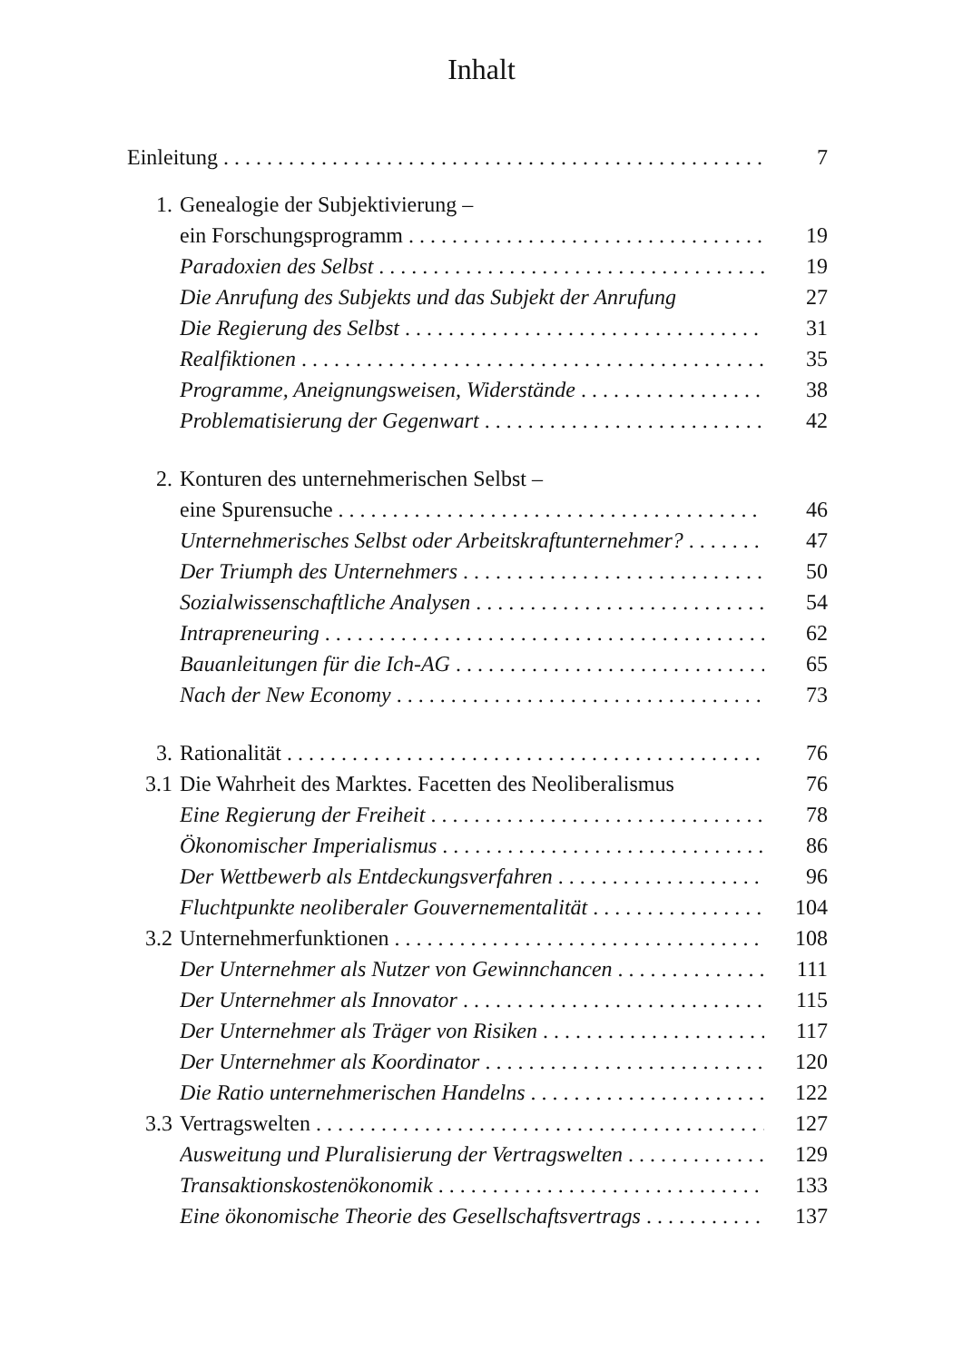Inhalt
Einleitung 7
1. Genealogie der Subjektivierung –
ein Forschungsprogramm 19
Paradoxien des Selbst 19
Die Anrufung des Subjekts und das Subjekt der Anrufung 27
Die Regierung des Selbst 31
Realfiktionen 35
Programme, Aneignungsweisen, Widerstände 38
Problematisierung der Gegenwart 42
2. Konturen des unternehmerischen Selbst –
eine Spurensuche 46
Unternehmerisches Selbst oder Arbeitskraftunternehmer? 47
Der Triumph des Unternehmers 50
Sozialwissenschaftliche Analysen 54
Intrapreneuring 62
Bauanleitungen für die Ich-AG 65
Nach der New Economy 73
3. Rationalität 76
3.1 Die Wahrheit des Marktes. Facetten des Neoliberalismus 76
Eine Regierung der Freiheit 78
Ökonomischer Imperialismus 86
Der Wettbewerb als Entdeckungsverfahren 96
Fluchtpunkte neoliberaler Gouvernementalität 104
3.2 Unternehmerfunktionen 108
Der Unternehmer als Nutzer von Gewinnchancen 111
Der Unternehmer als Innovator 115
Der Unternehmer als Träger von Risiken 117
Der Unternehmer als Koordinator 120
Die Ratio unternehmerischen Handelns 122
3.3 Vertragswelten 127
Ausweitung und Pluralisierung der Vertragswelten 129
Transaktionskostenökonomik 133
Eine ökonomische Theorie des Gesellschaftsvertrags 137